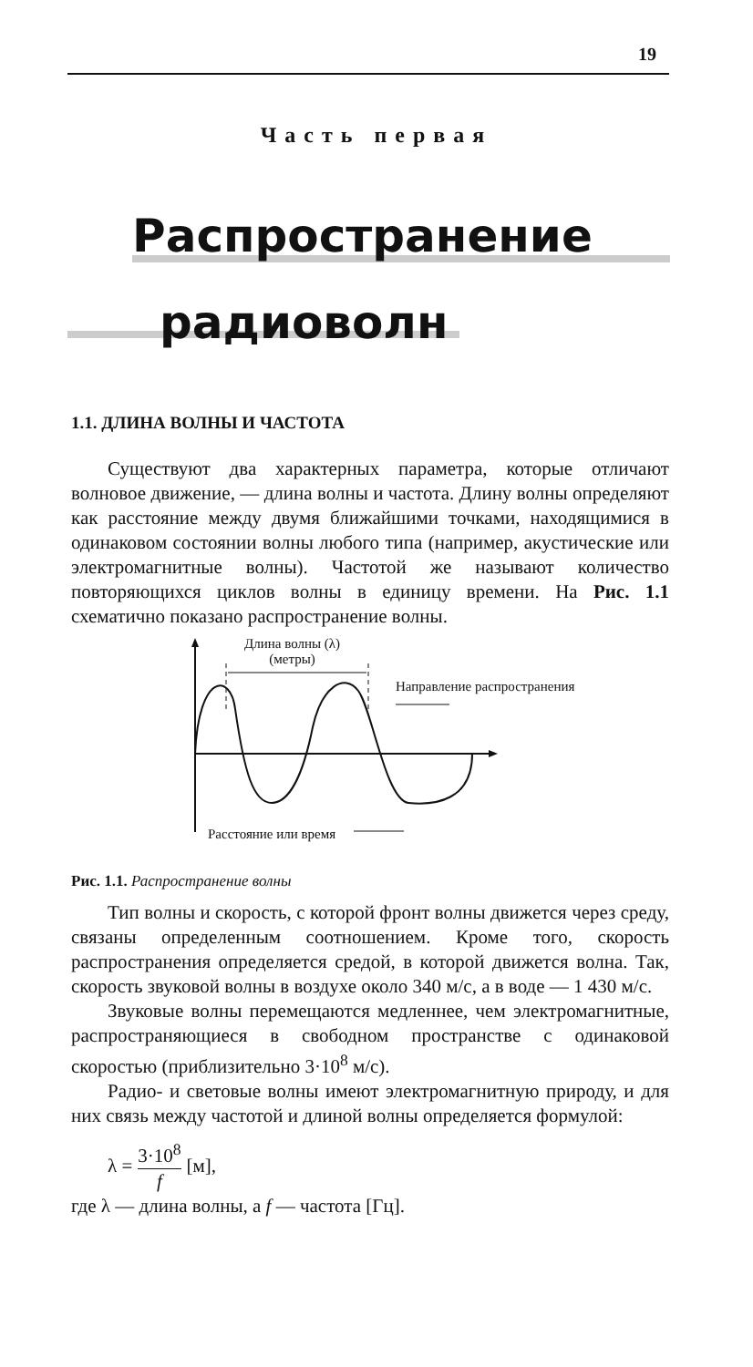19
Часть первая
Распространение
радиоволн
1.1. ДЛИНА ВОЛНЫ И ЧАСТОТА
Существуют два характерных параметра, которые отличают волновое движение, — длина волны и частота. Длину волны определяют как расстояние между двумя ближайшими точками, находящимися в одинаковом состоянии волны любого типа (например, акустические или электромагнитные волны). Частотой же называют количество повторяющихся циклов волны в единицу времени. На Рис. 1.1 схематично показано распространение волны.
Длина волны (λ)
(метры)
Направление распространения
Расстояние или время
Рис. 1.1. Распространение волны
Тип волны и скорость, с которой фронт волны движется через среду, связаны определенным соотношением. Кроме того, скорость распространения определяется средой, в которой движется волна. Так, скорость звуковой волны в воздухе около 340 м/с, а в воде — 1 430 м/с.
Звуковые волны перемещаются медленнее, чем электромагнитные, распространяющиеся в свободном пространстве с одинаковой скоростью (приблизительно 3·10<sup>8</sup> м/с).
Радио- и световые волны имеют электромагнитную природу, и для них связь между частотой и длиной волны определяется формулой:
λ = 3·10<sup>8</sup> f [м],
где λ — длина волны, а f — частота [Гц].